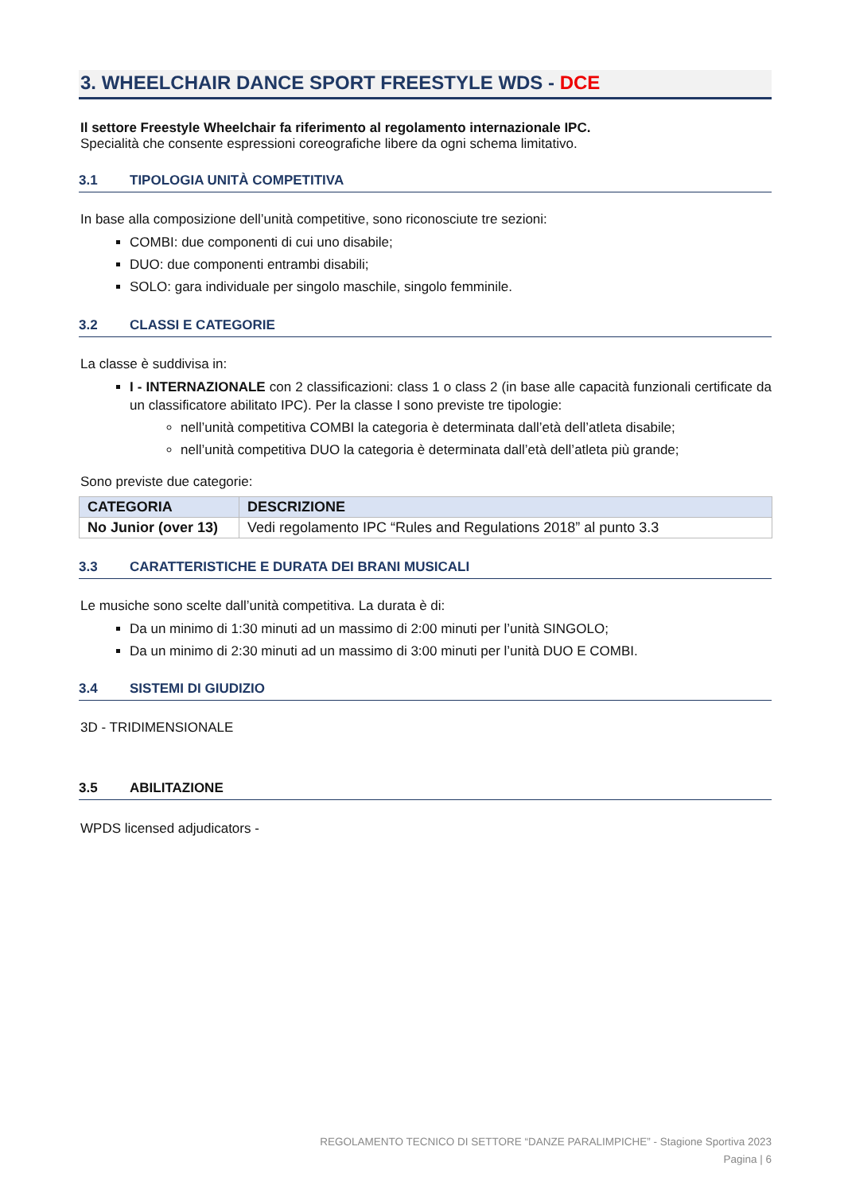3. WHEELCHAIR DANCE SPORT FREESTYLE WDS - DCE
Il settore Freestyle Wheelchair fa riferimento al regolamento internazionale IPC.
Specialità che consente espressioni coreografiche libere da ogni schema limitativo.
3.1 TIPOLOGIA UNITÀ COMPETITIVA
In base alla composizione dell’unità competitive, sono riconosciute tre sezioni:
COMBI: due componenti di cui uno disabile;
DUO: due componenti entrambi disabili;
SOLO: gara individuale per singolo maschile, singolo femminile.
3.2 CLASSI E CATEGORIE
La classe è suddivisa in:
I - INTERNAZIONALE con 2 classificazioni: class 1 o class 2 (in base alle capacità funzionali certificate da un classificatore abilitato IPC). Per la classe I sono previste tre tipologie:
nell’unità competitiva COMBI la categoria è determinata dall’età dell’atleta disabile;
nell’unità competitiva DUO la categoria è determinata dall’età dell’atleta più grande;
Sono previste due categorie:
| CATEGORIA | DESCRIZIONE |
| --- | --- |
| No Junior (over 13) | Vedi regolamento IPC “Rules and Regulations 2018” al punto 3.3 |
3.3 CARATTERISTICHE E DURATA DEI BRANI MUSICALI
Le musiche sono scelte dall’unità competitiva. La durata è di:
Da un minimo di 1:30 minuti ad un massimo di 2:00 minuti per l’unità SINGOLO;
Da un minimo di 2:30 minuti ad un massimo di 3:00 minuti per l’unità DUO E COMBI.
3.4 SISTEMI DI GIUDIZIO
3D - TRIDIMENSIONALE
3.5 ABILITAZIONE
WPDS licensed adjudicators -
REGOLAMENTO TECNICO DI SETTORE “DANZE PARALIMPICHE” - Stagione Sportiva 2023
Pagina | 6